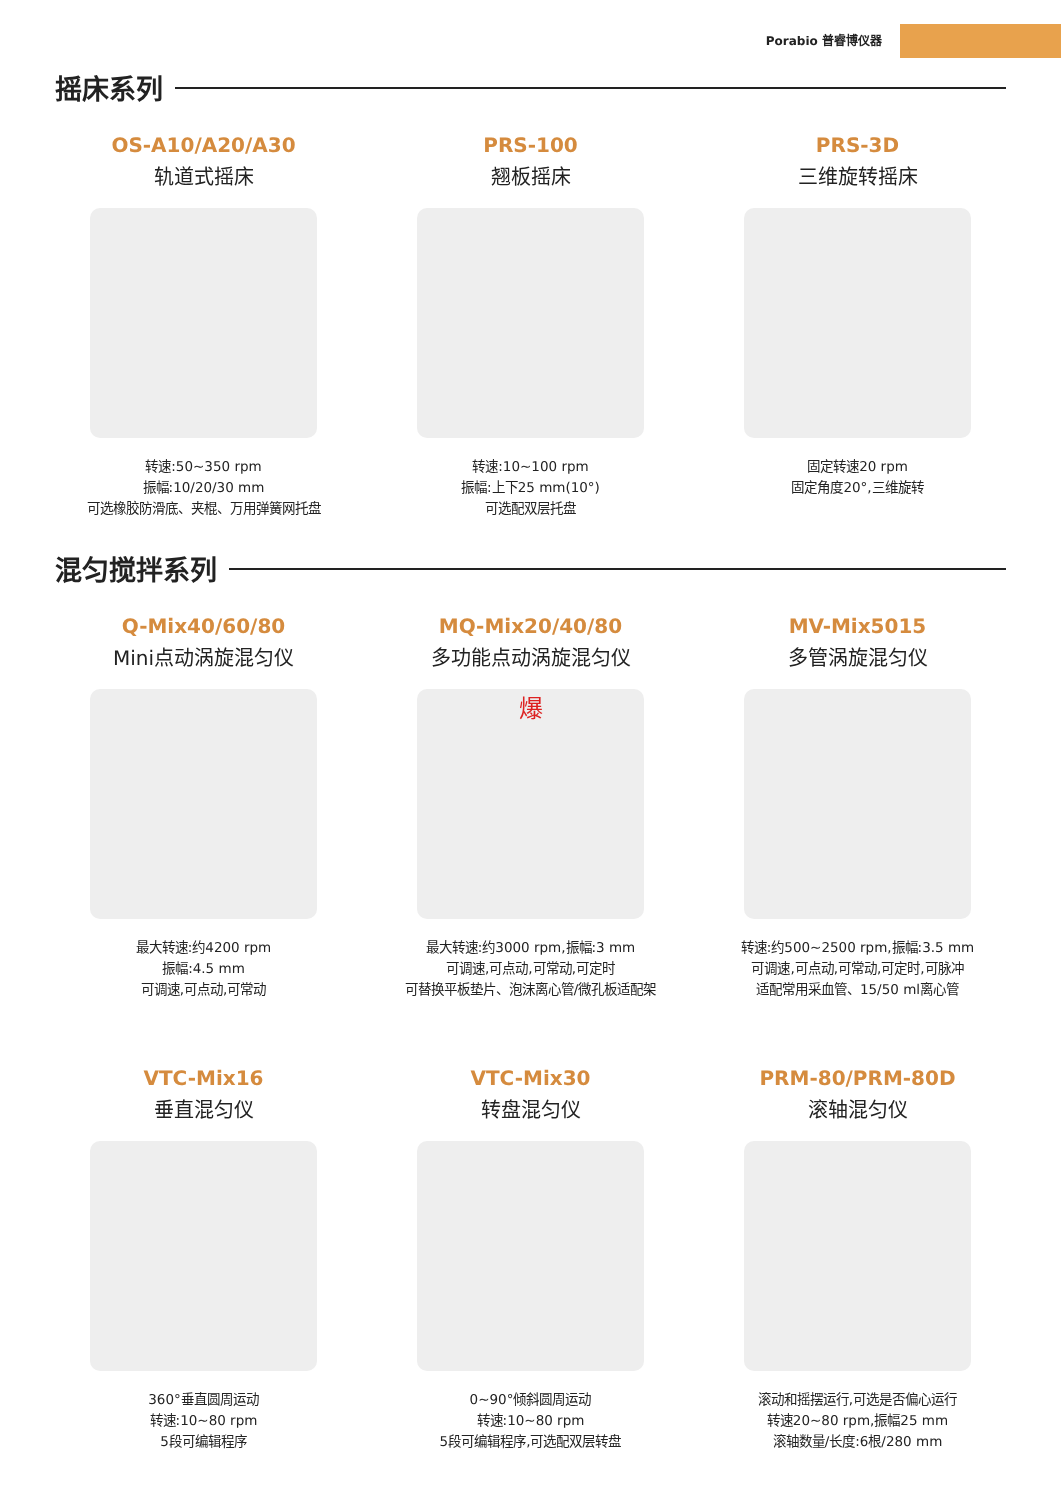Porabio 普睿博仪器
摇床系列
OS-A10/A20/A30
轨道式摇床
转速:50~350 rpm
振幅:10/20/30 mm
可选橡胶防滑底、夹棍、万用弹簧网托盘
PRS-100
翘板摇床
转速:10~100 rpm
振幅:上下25 mm(10°)
可选配双层托盘
PRS-3D
三维旋转摇床
固定转速20 rpm
固定角度20°,三维旋转
混匀搅拌系列
Q-Mix40/60/80
Mini点动涡旋混匀仪
最大转速:约4200 rpm
振幅:4.5 mm
可调速,可点动,可常动
MQ-Mix20/40/80
多功能点动涡旋混匀仪
爆
最大转速:约3000 rpm,振幅:3 mm
可调速,可点动,可常动,可定时
可替换平板垫片、泡沫离心管/微孔板适配架
MV-Mix5015
多管涡旋混匀仪
转速:约500~2500 rpm,振幅:3.5 mm
可调速,可点动,可常动,可定时,可脉冲
适配常用采血管、15/50 ml离心管
VTC-Mix16
垂直混匀仪
360°垂直圆周运动
转速:10~80 rpm
5段可编辑程序
VTC-Mix30
转盘混匀仪
0~90°倾斜圆周运动
转速:10~80 rpm
5段可编辑程序,可选配双层转盘
PRM-80/PRM-80D
滚轴混匀仪
滚动和摇摆运行,可选是否偏心运行
转速20~80 rpm,振幅25 mm
滚轴数量/长度:6根/280 mm